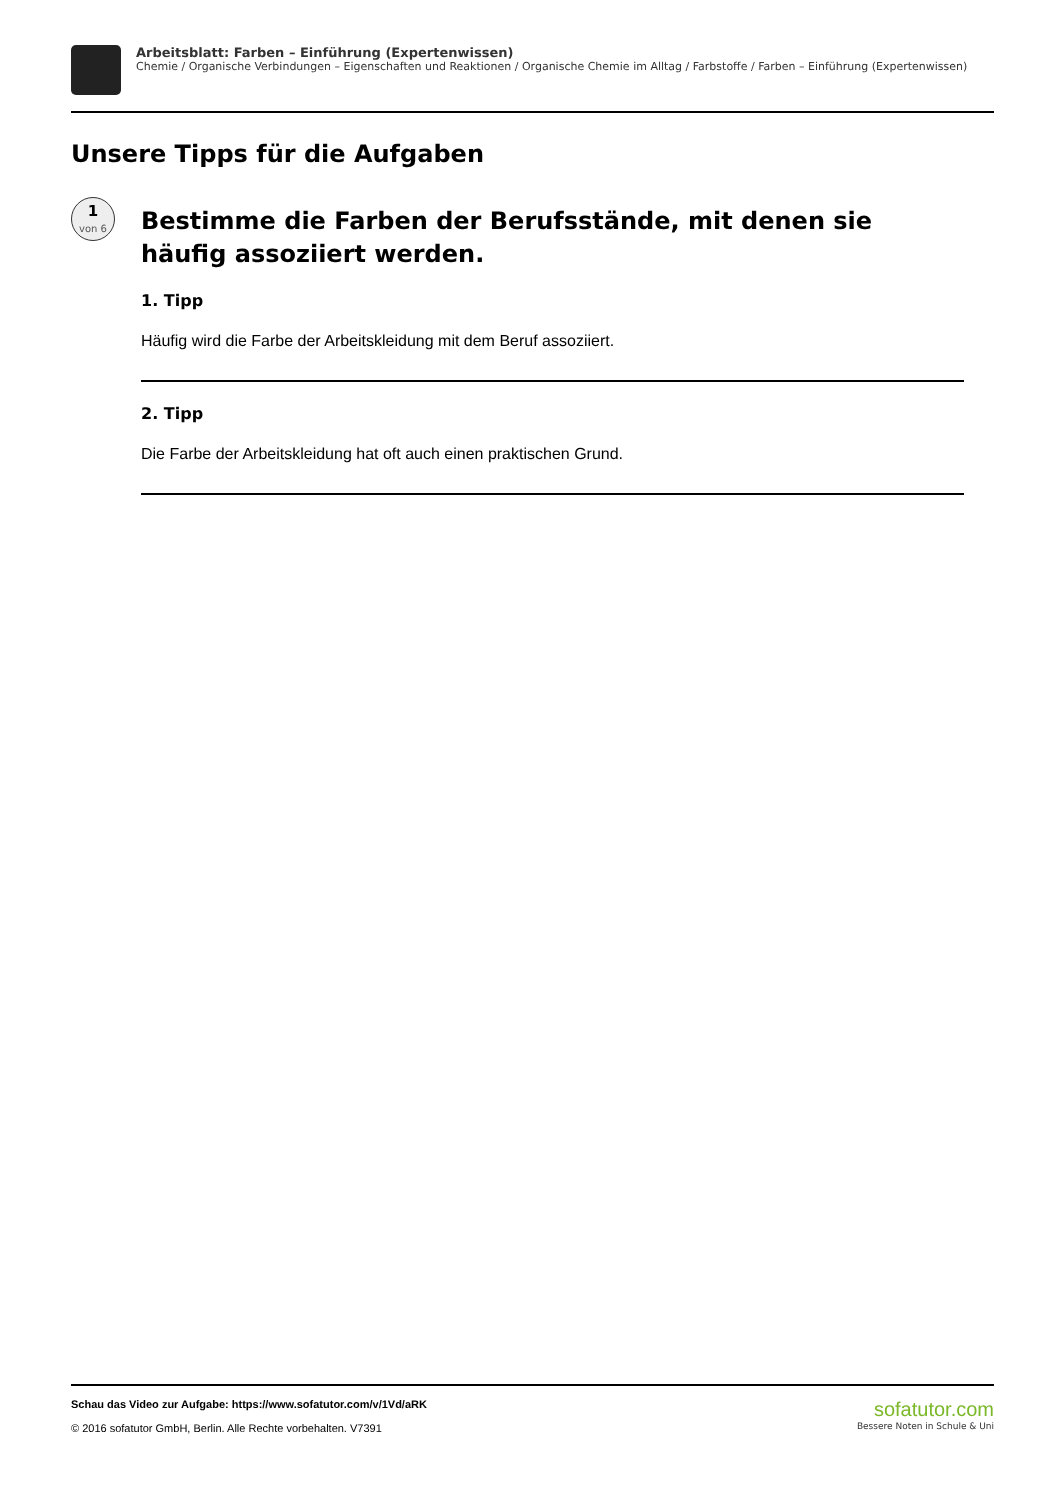Arbeitsblatt: Farben – Einführung (Expertenwissen)
Chemie / Organische Verbindungen – Eigenschaften und Reaktionen / Organische Chemie im Alltag / Farbstoffe / Farben – Einführung (Expertenwissen)
Unsere Tipps für die Aufgaben
1
von 6
Bestimme die Farben der Berufsstände, mit denen sie häufig assoziiert werden.
1. Tipp
Häufig wird die Farbe der Arbeitskleidung mit dem Beruf assoziiert.
2. Tipp
Die Farbe der Arbeitskleidung hat oft auch einen praktischen Grund.
Schau das Video zur Aufgabe: https://www.sofatutor.com/v/1Vd/aRK
© 2016 sofatutor GmbH, Berlin. Alle Rechte vorbehalten. V7391
sofatutor.com
Bessere Noten in Schule & Uni